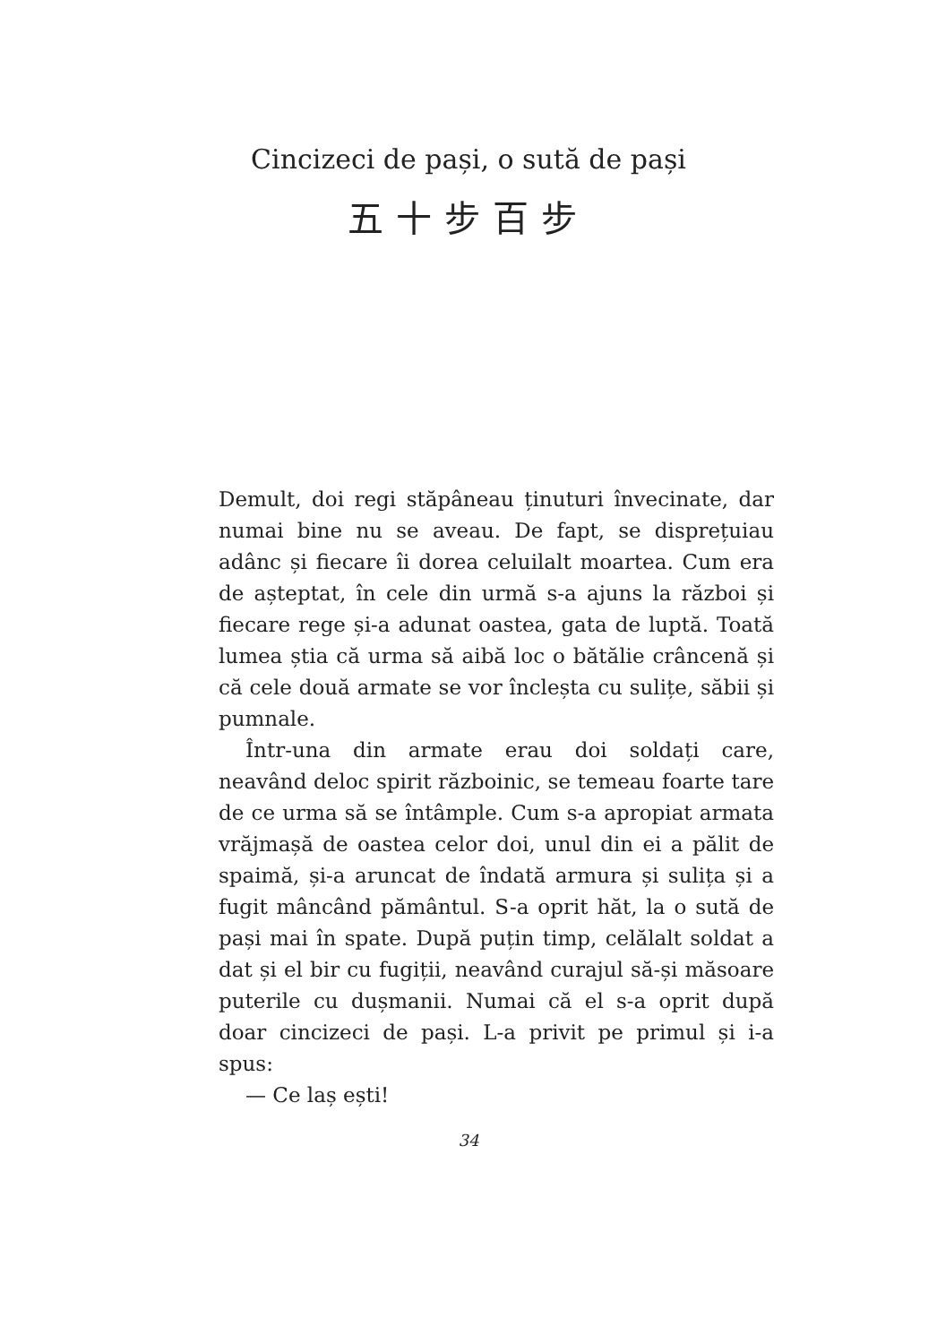Cincizeci de pași, o sută de pași
五十步百步
Demult, doi regi stăpâneau ținuturi învecinate, dar numai bine nu se aveau. De fapt, se disprețuiau adânc și fiecare îi dorea celuilalt moartea. Cum era de așteptat, în cele din urmă s-a ajuns la război și fiecare rege și-a adunat oastea, gata de luptă. Toată lumea știa că urma să aibă loc o bătălie crâncenă și că cele două armate se vor încleșta cu sulițe, săbii și pumnale.
Într-una din armate erau doi soldați care, neavând deloc spirit războinic, se temeau foarte tare de ce urma să se întâmple. Cum s-a apropiat armata vrăjmașă de oastea celor doi, unul din ei a pălit de spaimă, și-a aruncat de îndată armura și sulița și a fugit mâncând pământul. S-a oprit hăt, la o sută de pași mai în spate. După puțin timp, celălalt soldat a dat și el bir cu fugiții, neavând curajul să-și măsoare puterile cu dușmanii. Numai că el s-a oprit după doar cincizeci de pași. L-a privit pe primul și i-a spus:
— Ce laș ești!
34